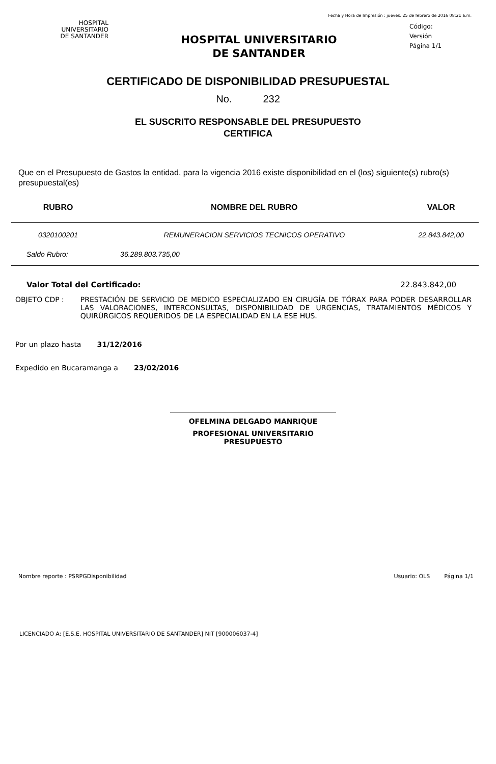Fecha y Hora de Impresión : jueves. 25 de febrero de 2016 08:21 a.m.
HOSPITAL
UNIVERSITARIO
DE SANTANDER
HOSPITAL UNIVERSITARIO
DE SANTANDER
Código:
Versión
Página 1/1
CERTIFICADO DE DISPONIBILIDAD PRESUPUESTAL
No. 232
EL SUSCRITO RESPONSABLE DEL PRESUPUESTO
CERTIFICA
Que en el Presupuesto de Gastos la entidad, para la vigencia 2016 existe disponibilidad en el (los) siguiente(s) rubro(s) presupuestal(es)
| RUBRO | NOMBRE DEL RUBRO | VALOR |
| --- | --- | --- |
| 0320100201 | REMUNERACION SERVICIOS TECNICOS OPERATIVO | 22.843.842,00 |
| Saldo Rubro: | 36.289.803.735,00 | |
Valor Total del Certificado: 22.843.842,00
OBJETO CDP : PRESTACIÓN DE SERVICIO DE MEDICO ESPECIALIZADO EN CIRUGÍA DE TÓRAX PARA PODER DESARROLLAR LAS VALORACIONES, INTERCONSULTAS, DISPONIBILIDAD DE URGENCIAS, TRATAMIENTOS MÉDICOS Y QUIRÚRGICOS REQUERIDOS DE LA ESPECIALIDAD EN LA ESE HUS.
Por un plazo hasta 31/12/2016
Expedido en Bucaramanga a 23/02/2016
OFELMINA DELGADO MANRIQUE
PROFESIONAL UNIVERSITARIO PRESUPUESTO
Nombre reporte : PSRPGDisponibilidad Usuario: OLS Página 1/1
LICENCIADO A: [E.S.E. HOSPITAL UNIVERSITARIO DE SANTANDER] NIT [900006037-4]